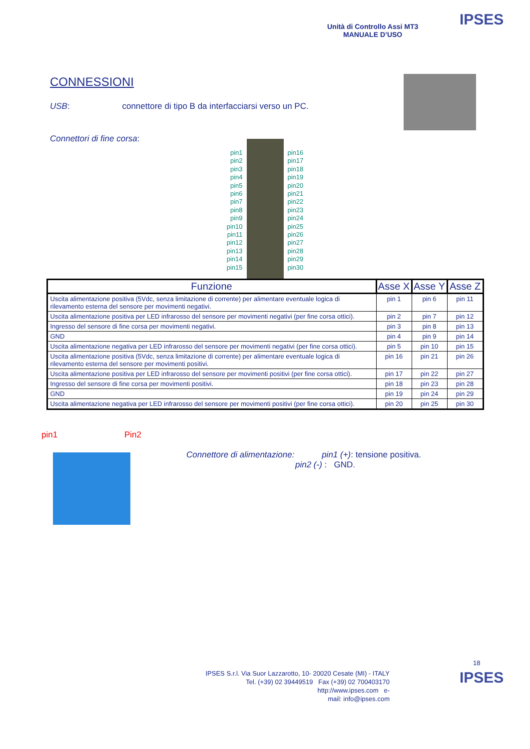Unità di Controllo Assi MT3
MANUALE D’USO
IPSES
CONNESSIONI
USB: connettore di tipo B da interfacciarsi verso un PC.
Connettori di fine corsa:
pin1
pin2
pin3
pin4
pin5
pin6
pin7
pin8
pin9
pin10
pin11
pin12
pin13
pin14
pin15
pin16
pin17
pin18
pin19
pin20
pin21
pin22
pin23
pin24
pin25
pin26
pin27
pin28
pin29
pin30
| Funzione | Asse X | Asse Y | Asse Z |
| --- | --- | --- | --- |
| Uscita alimentazione positiva (5Vdc, senza limitazione di corrente) per alimentare eventuale logica di rilevamento esterna del sensore per movimenti negativi. | pin 1 | pin 6 | pin 11 |
| Uscita alimentazione positiva per LED infrarosso del sensore per movimenti negativi (per fine corsa ottici). | pin 2 | pin 7 | pin 12 |
| Ingresso del sensore di fine corsa per movimenti negativi. | pin 3 | pin 8 | pin 13 |
| GND | pin 4 | pin 9 | pin 14 |
| Uscita alimentazione negativa per LED infrarosso del sensore per movimenti negativi (per fine corsa ottici). | pin 5 | pin 10 | pin 15 |
| Uscita alimentazione positiva (5Vdc, senza limitazione di corrente) per alimentare eventuale logica di rilevamento esterna del sensore per movimenti positivi. | pin 16 | pin 21 | pin 26 |
| Uscita alimentazione positiva per LED infrarosso del sensore per movimenti positivi (per fine corsa ottici). | pin 17 | pin 22 | pin 27 |
| Ingresso del sensore di fine corsa per movimenti positivi. | pin 18 | pin 23 | pin 28 |
| GND | pin 19 | pin 24 | pin 29 |
| Uscita alimentazione negativa per LED infrarosso del sensore per movimenti positivi (per fine corsa ottici). | pin 20 | pin 25 | pin 30 |
pin1 Pin2
Connettore di alimentazione: pin1 (+): tensione positiva.
pin2 (-) : GND.
18
IPSES
IPSES S.r.l. Via Suor Lazzarotto, 10- 20020 Cesate (MI) - ITALY
Tel. (+39) 02 39449519 Fax (+39) 02 700403170
http://www.ipses.com e-
mail: info@ipses.com